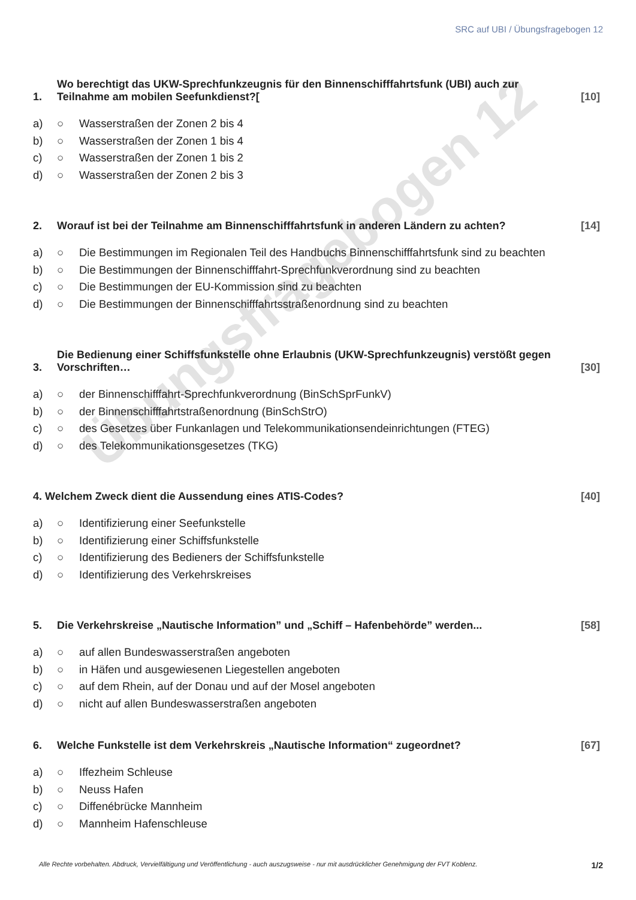SRC auf UBI / Übungsfragebogen 12
Übungsfragebogen 12
1. Wo berechtigt das UKW-Sprechfunkzeugnis für den Binnenschifffahrtsfunk (UBI) auch zur Teilnahme am mobilen Seefunkdienst?[[10]
a) ○ Wasserstraßen der Zonen 2 bis 4
b) ○ Wasserstraßen der Zonen 1 bis 4
c) ○ Wasserstraßen der Zonen 1 bis 2
d) ○ Wasserstraßen der Zonen 2 bis 3
2. Worauf ist bei der Teilnahme am Binnenschifffahrtsfunk in anderen Ländern zu achten? [14]
a) ○ Die Bestimmungen im Regionalen Teil des Handbuchs Binnenschifffahrtsfunk sind zu beachten
b) ○ Die Bestimmungen der Binnenschifffahrt-Sprechfunkverordnung sind zu beachten
c) ○ Die Bestimmungen der EU-Kommission sind zu beachten
d) ○ Die Bestimmungen der Binnenschifffahrtsstraßenordnung sind zu beachten
3. Die Bedienung einer Schiffsfunkstelle ohne Erlaubnis (UKW-Sprechfunkzeugnis) verstößt gegen Vorschriften… [30]
a) ○ der Binnenschifffahrt-Sprechfunkverordnung (BinSchSprFunkV)
b) ○ der Binnenschifffahrtstraßenordnung (BinSchStrO)
c) ○ des Gesetzes über Funkanlagen und Telekommunikationsendeinrichtungen (FTEG)
d) ○ des Telekommunikationsgesetzes (TKG)
4. Welchem Zweck dient die Aussendung eines ATIS-Codes? [40]
a) ○ Identifizierung einer Seefunkstelle
b) ○ Identifizierung einer Schiffsfunkstelle
c) ○ Identifizierung des Bedieners der Schiffsfunkstelle
d) ○ Identifizierung des Verkehrskreises
5. Die Verkehrskreise „Nautische Information” und „Schiff – Hafenbehörde” werden... [58]
a) ○ auf allen Bundeswasserstraßen angeboten
b) ○ in Häfen und ausgewiesenen Liegestellen angeboten
c) ○ auf dem Rhein, auf der Donau und auf der Mosel angeboten
d) ○ nicht auf allen Bundeswasserstraßen angeboten
6. Welche Funkstelle ist dem Verkehrskreis „Nautische Information“ zugeordnet? [67]
a) ○ Iffezheim Schleuse
b) ○ Neuss Hafen
c) ○ Diffenébrücke Mannheim
d) ○ Mannheim Hafenschleuse
Alle Rechte vorbehalten. Abdruck, Vervielfältigung und Veröffentlichung - auch auszugsweise - nur mit ausdrücklicher Genehmigung der FVT Koblenz. 1/2